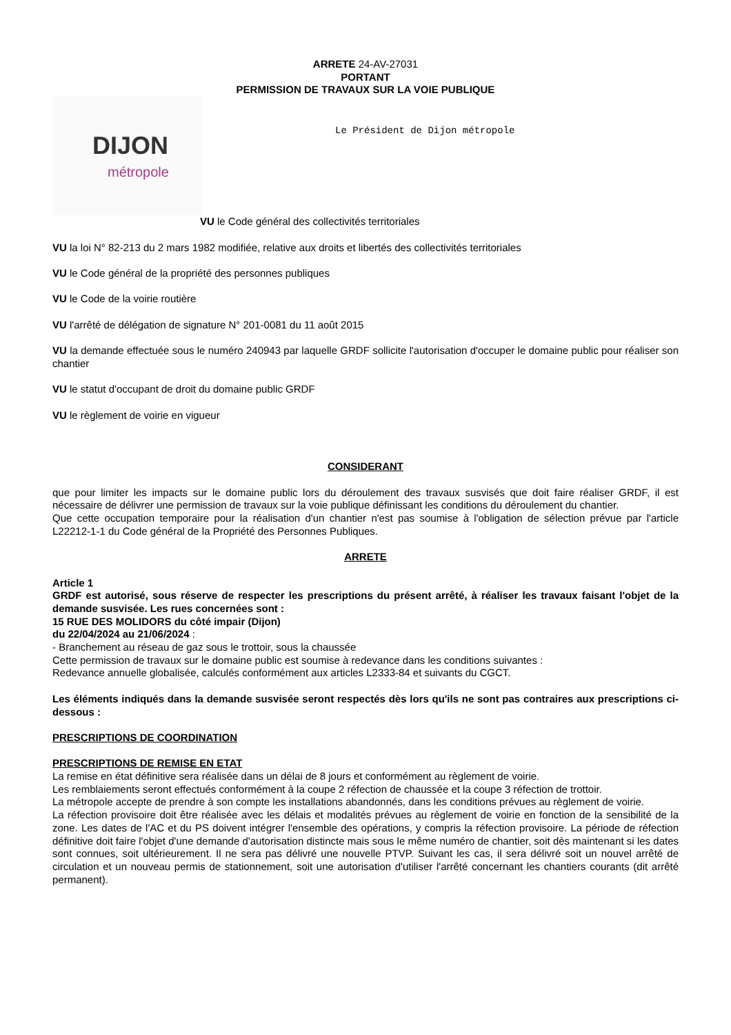ARRETE 24-AV-27031
PORTANT
PERMISSION DE TRAVAUX SUR LA VOIE PUBLIQUE
DIJON
métropole
Le Président de Dijon métropole
VU le Code général des collectivités territoriales
VU la loi N° 82-213 du 2 mars 1982 modifiée, relative aux droits et libertés des collectivités territoriales
VU le Code général de la propriété des personnes publiques
VU le Code de la voirie routière
VU l'arrêté de délégation de signature N° 201-0081 du 11 août 2015
VU la demande effectuée sous le numéro 240943 par laquelle GRDF sollicite l'autorisation d'occuper le domaine public pour réaliser son chantier
VU le statut d'occupant de droit du domaine public GRDF
VU le règlement de voirie en vigueur
CONSIDERANT
que pour limiter les impacts sur le domaine public lors du déroulement des travaux susvisés que doit faire réaliser GRDF, il est nécessaire de délivrer une permission de travaux sur la voie publique définissant les conditions du déroulement du chantier.
Que cette occupation temporaire pour la réalisation d'un chantier n'est pas soumise à l'obligation de sélection prévue par l'article L22212-1-1 du Code général de la Propriété des Personnes Publiques.
ARRETE
Article 1
GRDF est autorisé, sous réserve de respecter les prescriptions du présent arrêté, à réaliser les travaux faisant l'objet de la demande susvisée. Les rues concernées sont :
15 RUE DES MOLIDORS du côté impair (Dijon)
du 22/04/2024 au 21/06/2024 :
- Branchement au réseau de gaz sous le trottoir, sous la chaussée
Cette permission de travaux sur le domaine public est soumise à redevance dans les conditions suivantes :
Redevance annuelle globalisée, calculés conformément aux articles L2333-84 et suivants du CGCT.
Les éléments indiqués dans la demande susvisée seront respectés dès lors qu'ils ne sont pas contraires aux prescriptions ci-dessous :
PRESCRIPTIONS DE COORDINATION
PRESCRIPTIONS DE REMISE EN ETAT
La remise en état définitive sera réalisée dans un délai de 8 jours et conformément au règlement de voirie.
Les remblaiements seront effectués conformément à la coupe 2 réfection de chaussée et la coupe 3 réfection de trottoir.
La métropole accepte de prendre à son compte les installations abandonnés, dans les conditions prévues au règlement de voirie.
La réfection provisoire doit être réalisée avec les délais et modalités prévues au règlement de voirie en fonction de la sensibilité de la zone. Les dates de l'AC et du PS doivent intégrer l'ensemble des opérations, y compris la réfection provisoire. La période de réfection définitive doit faire l'objet d'une demande d'autorisation distincte mais sous le même numéro de chantier, soit dès maintenant si les dates sont connues, soit ultérieurement. Il ne sera pas délivré une nouvelle PTVP. Suivant les cas, il sera délivré soit un nouvel arrêté de circulation et un nouveau permis de stationnement, soit une autorisation d'utiliser l'arrêté concernant les chantiers courants (dit arrêté permanent).